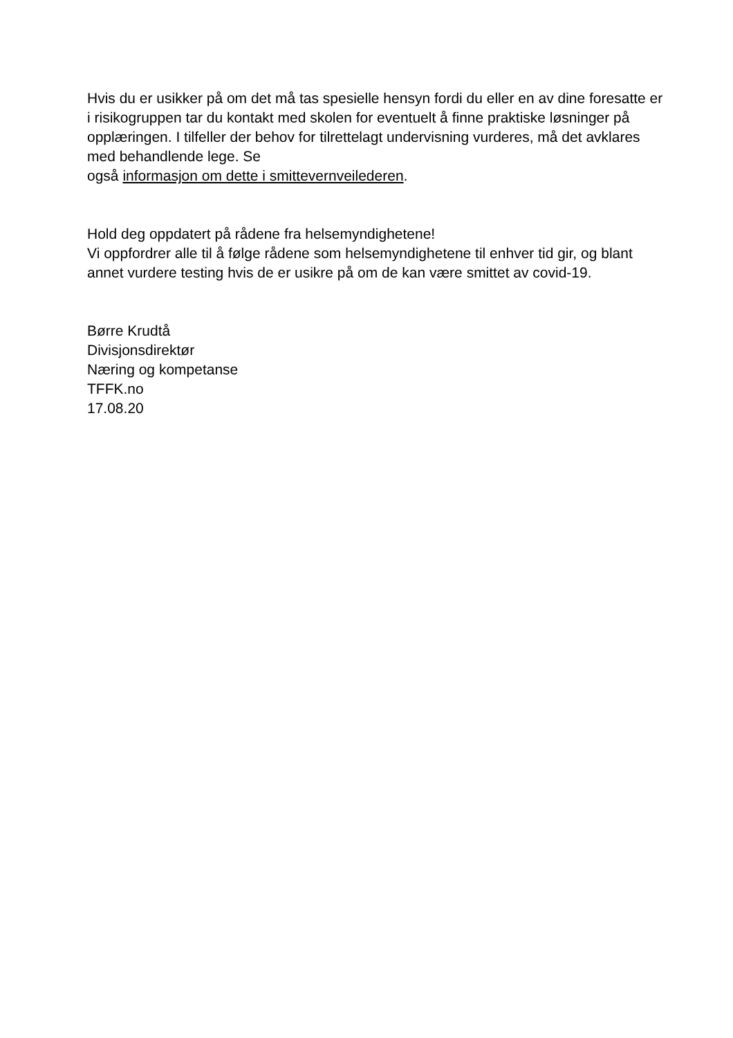Hvis du er usikker på om det må tas spesielle hensyn fordi du eller en av dine foresatte er i risikogruppen tar du kontakt med skolen for eventuelt å finne praktiske løsninger på opplæringen. I tilfeller der behov for tilrettelagt undervisning vurderes, må det avklares med behandlende lege. Se
også informasjon om dette i smittevernveilederen.
Hold deg oppdatert på rådene fra helsemyndighetene!
Vi oppfordrer alle til å følge rådene som helsemyndighetene til enhver tid gir, og blant annet vurdere testing hvis de er usikre på om de kan være smittet av covid-19.
Børre Krudtå
Divisjonsdirektør
Næring og kompetanse
TFFK.no
17.08.20